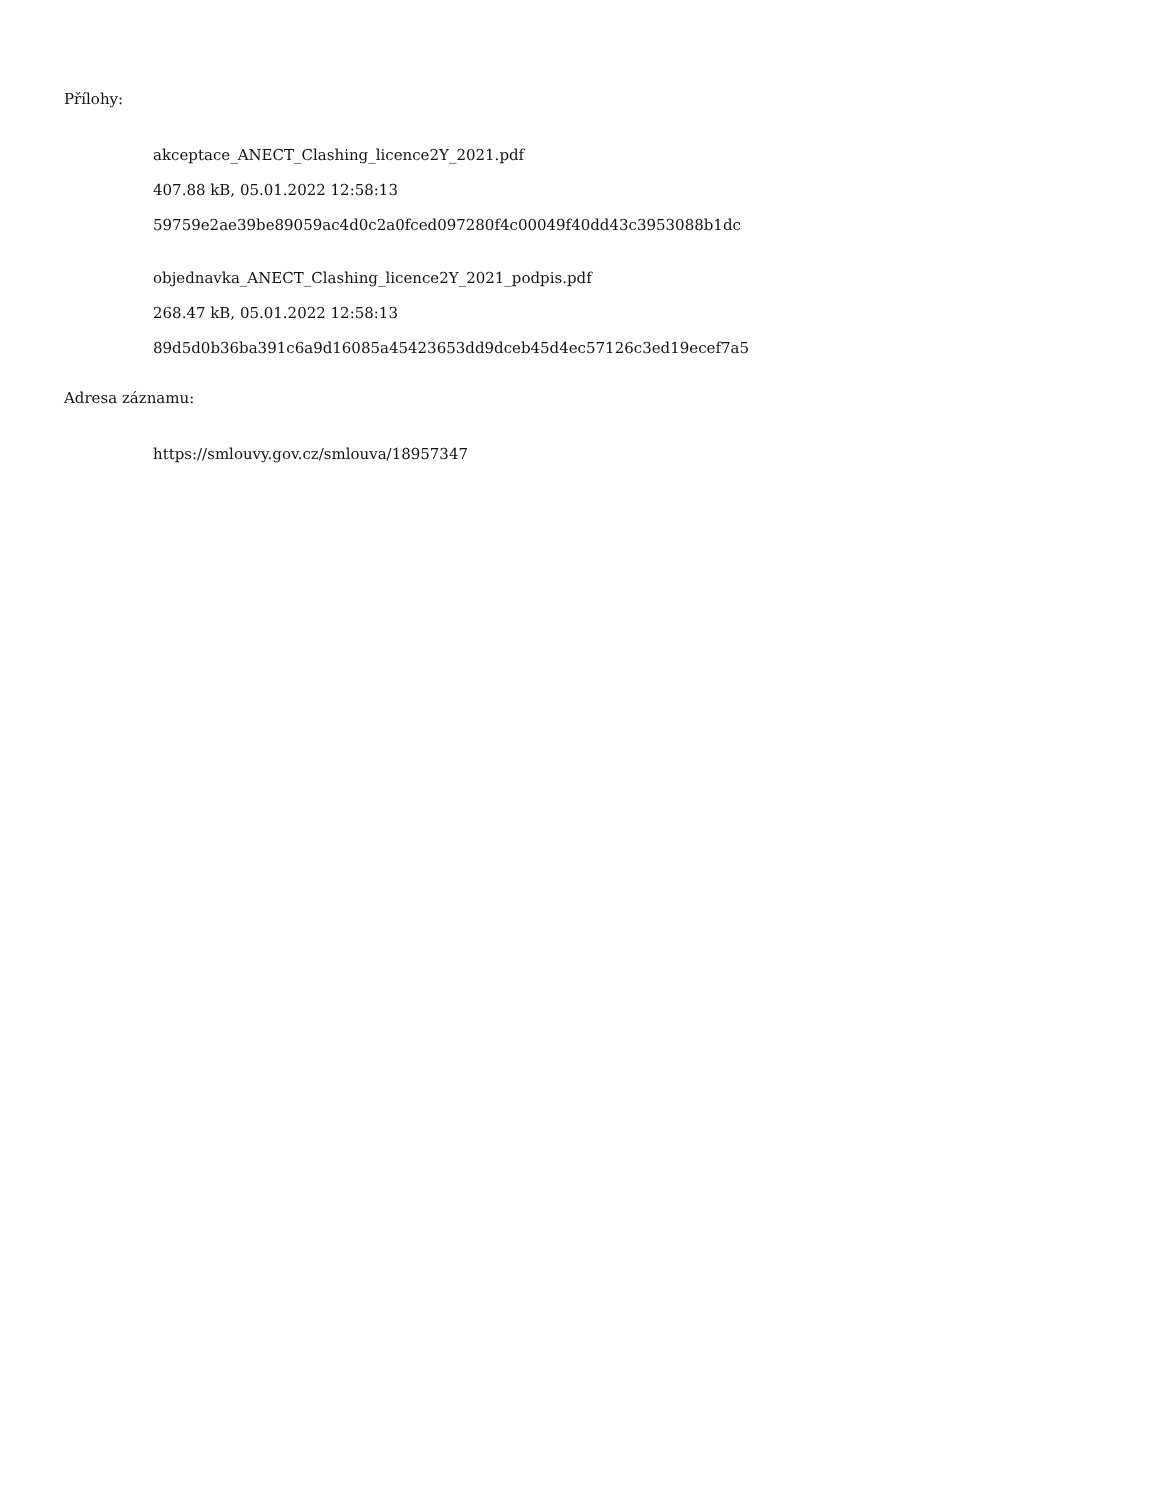Přílohy:
akceptace_ANECT_Clashing_licence2Y_2021.pdf
407.88 kB, 05.01.2022 12:58:13
59759e2ae39be89059ac4d0c2a0fced097280f4c00049f40dd43c3953088b1dc
objednavka_ANECT_Clashing_licence2Y_2021_podpis.pdf
268.47 kB, 05.01.2022 12:58:13
89d5d0b36ba391c6a9d16085a45423653dd9dceb45d4ec57126c3ed19ecef7a5
Adresa záznamu:
https://smlouvy.gov.cz/smlouva/18957347